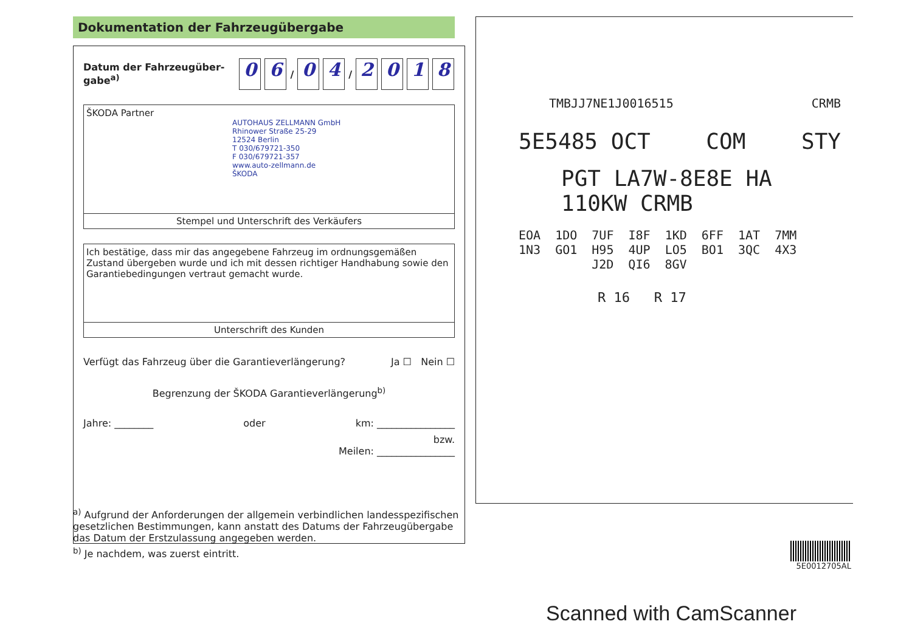Dokumentation der Fahrzeugübergabe
Datum der Fahrzeugüber-
gabe<sup>a)</sup>
0 6 / 0 4 / 2018
ŠKODA Partner
AUTOHAUS ZELLMANN GmbH
Rhinower Straße 25-29
12524 Berlin
T 030/679721-350
F 030/679721-357
www.auto-zellmann.de
ŠKODA
Stempel und Unterschrift des Verkäufers
Ich bestätige, dass mir das angegebene Fahrzeug im ordnungsgemäßen Zustand übergeben wurde und ich mit dessen richtiger Handhabung sowie den Garantiebedingungen vertraut gemacht wurde.
Unterschrift des Kunden
Verfügt das Fahrzeug über die Garantieverlängerung? Ja ☐ Nein ☐
Begrenzung der ŠKODA Garantieverlängerung<sup>b)</sup>
Jahre: ________ oder km: ________________
bzw.
Meilen: ________________
<sup>a)</sup> Aufgrund der Anforderungen der allgemein verbindlichen landesspezifischen gesetzlichen Bestimmungen, kann anstatt des Datums der Fahrzeugübergabe das Datum der Erstzulassung angegeben werden.
<sup>b)</sup> Je nachdem, was zuerst eintritt.
TMBJJ7NE1J0016515 CRMB
5E5485 OCT COM STY
PGT LA7W-8E8E HA 110KW CRMB
EOA 1DO 7UF I8F 1KD 6FF 1AT 7MM
1N3 GO1 H95 4UP LO5 BO1 3QC 4X3
J2D QI6 8GV
R 16 R 17
5E0012705AL
Scanned with CamScanner